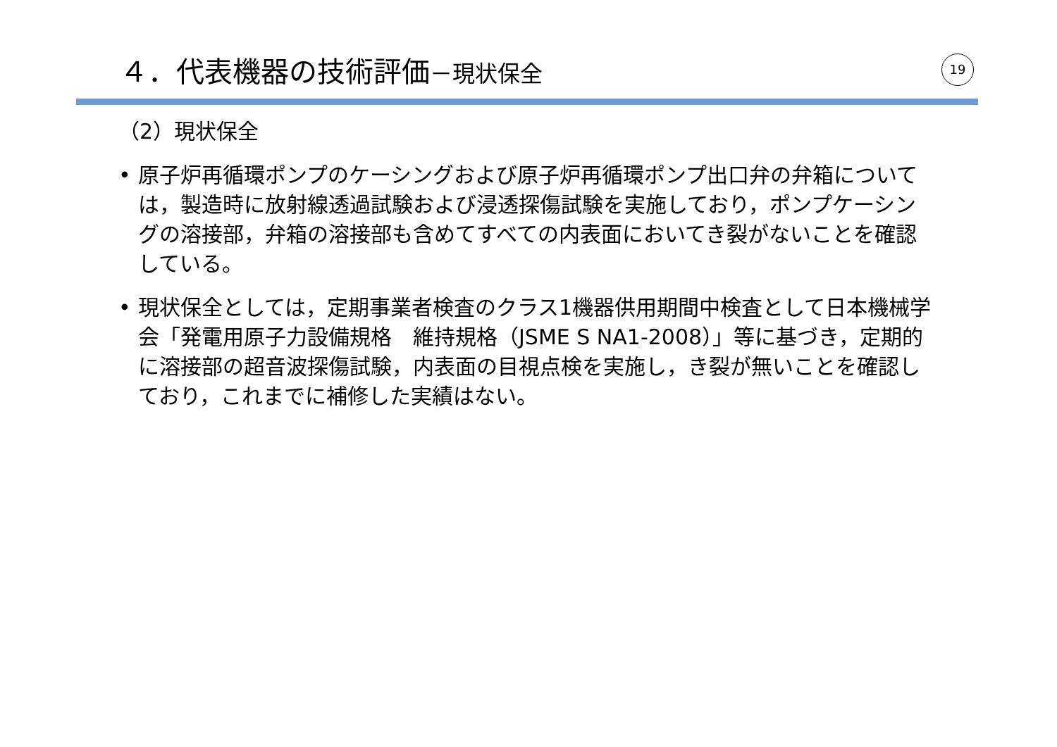４．代表機器の技術評価－現状保全 19
（2）現状保全
• 原子炉再循環ポンプのケーシングおよび原子炉再循環ポンプ出口弁の弁箱については，製造時に放射線透過試験および浸透探傷試験を実施しており，ポンプケーシングの溶接部，弁箱の溶接部も含めてすべての内表面においてき裂がないことを確認している。
• 現状保全としては，定期事業者検査のクラス1機器供用期間中検査として日本機械学会「発電用原子力設備規格　維持規格（JSME S NA1-2008）」等に基づき，定期的に溶接部の超音波探傷試験，内表面の目視点検を実施し，き裂が無いことを確認しており，これまでに補修した実績はない。